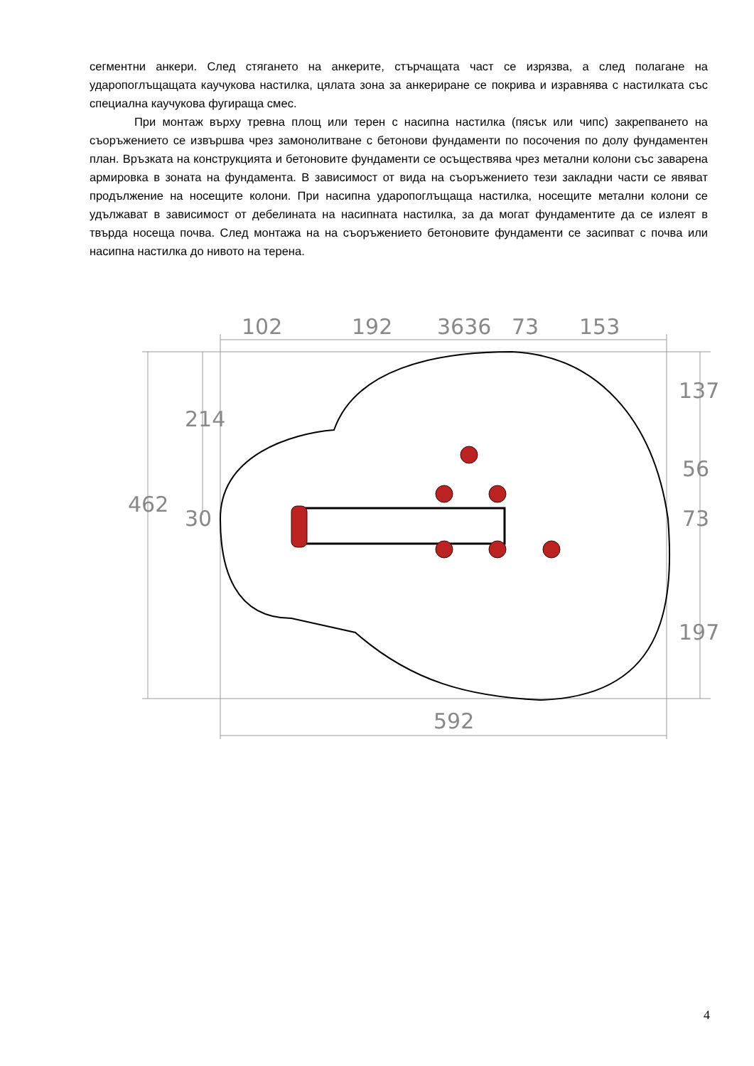сегментни анкери. След стягането на анкерите, стърчащата част се изрязва, а след полагане на ударопоглъщащата каучукова настилка, цялата зона за анкериране се покрива и изравнява с настилката със специална каучукова фугираща смес.
При монтаж върху тревна площ или терен с насипна настилка (пясък или чипс) закрепването на съоръжението се извършва чрез замонолитване с бетонови фундаменти по посочения по долу фундаментен план. Връзката на конструкцията и бетоновите фундаменти се осъществява чрез метални колони със заварена армировка в зоната на фундамента. В зависимост от вида на съоръжението тези закладни части се явяват продължение на носещите колони. При насипна ударопоглъщаща настилка, носещите метални колони се удължават в зависимост от дебелината на насипната настилка, за да могат фундаментите да се излеят в твърда носеща почва. След монтажа на на съоръжението бетоновите фундаменти се засипват с почва или насипна настилка до нивото на терена.
102
192
3636
73
153
592
462
214
30
137
56
73
197
4